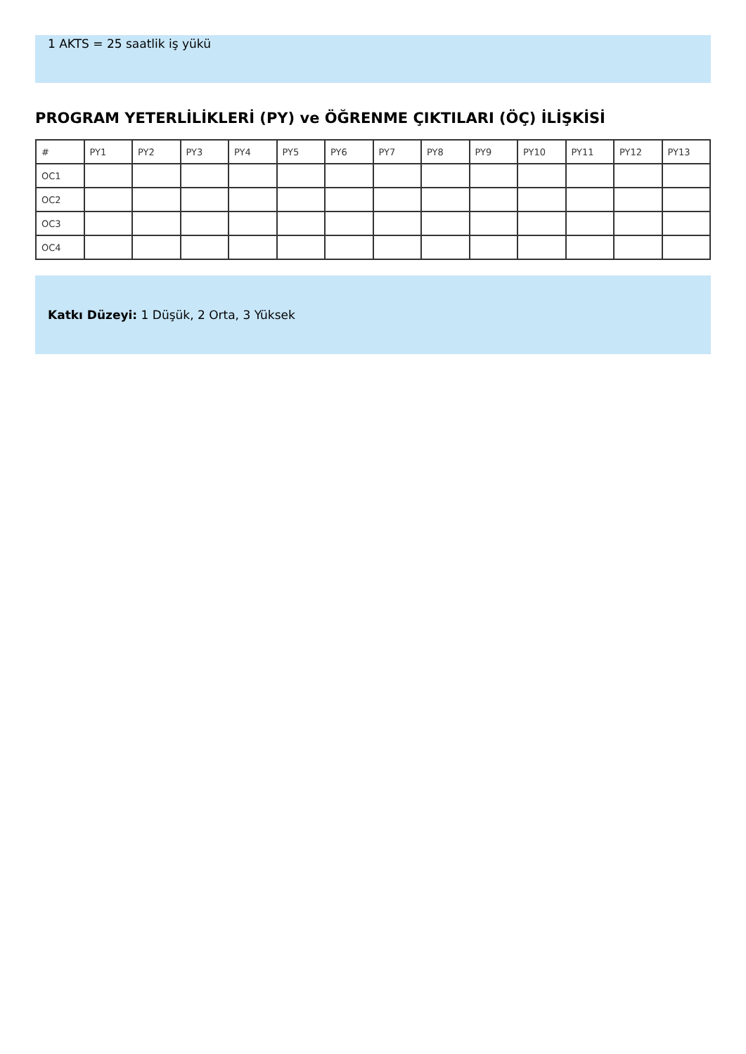1 AKTS = 25 saatlik iş yükü
PROGRAM YETERLİLİKLERİ (PY) ve ÖĞRENME ÇIKTILARI (ÖÇ) İLİŞKİSİ
| # | PY1 | PY2 | PY3 | PY4 | PY5 | PY6 | PY7 | PY8 | PY9 | PY10 | PY11 | PY12 | PY13 |
| --- | --- | --- | --- | --- | --- | --- | --- | --- | --- | --- | --- | --- | --- |
| OC1 | | | | | | | | | | | | | |
| OC2 | | | | | | | | | | | | | |
| OC3 | | | | | | | | | | | | | |
| OC4 | | | | | | | | | | | | | |
Katkı Düzeyi: 1 Düşük, 2 Orta, 3 Yüksek